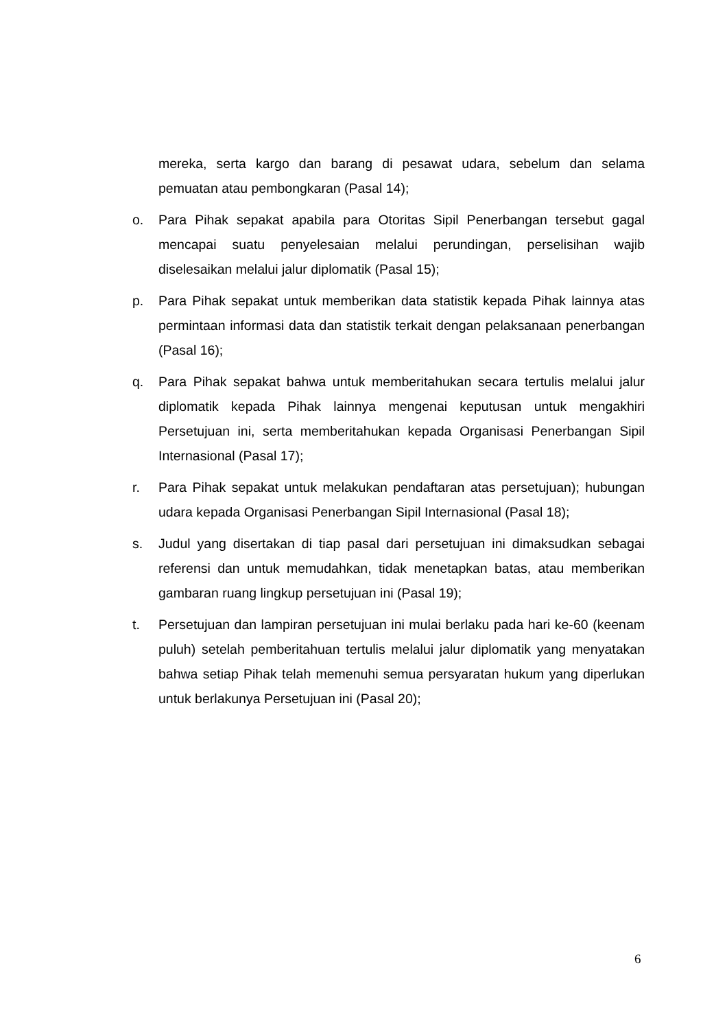mereka, serta kargo dan barang di pesawat udara, sebelum dan selama pemuatan atau pembongkaran (Pasal 14);
o. Para Pihak sepakat apabila para Otoritas Sipil Penerbangan tersebut gagal mencapai suatu penyelesaian melalui perundingan, perselisihan wajib diselesaikan melalui jalur diplomatik (Pasal 15);
p. Para Pihak sepakat untuk memberikan data statistik kepada Pihak lainnya atas permintaan informasi data dan statistik terkait dengan pelaksanaan penerbangan (Pasal 16);
q. Para Pihak sepakat bahwa untuk memberitahukan secara tertulis melalui jalur diplomatik kepada Pihak lainnya mengenai keputusan untuk mengakhiri Persetujuan ini, serta memberitahukan kepada Organisasi Penerbangan Sipil Internasional (Pasal 17);
r. Para Pihak sepakat untuk melakukan pendaftaran atas persetujuan); hubungan udara kepada Organisasi Penerbangan Sipil Internasional (Pasal 18);
s. Judul yang disertakan di tiap pasal dari persetujuan ini dimaksudkan sebagai referensi dan untuk memudahkan, tidak menetapkan batas, atau memberikan gambaran ruang lingkup persetujuan ini (Pasal 19);
t. Persetujuan dan lampiran persetujuan ini mulai berlaku pada hari ke-60 (keenam puluh) setelah pemberitahuan tertulis melalui jalur diplomatik yang menyatakan bahwa setiap Pihak telah memenuhi semua persyaratan hukum yang diperlukan untuk berlakunya Persetujuan ini (Pasal 20);
6